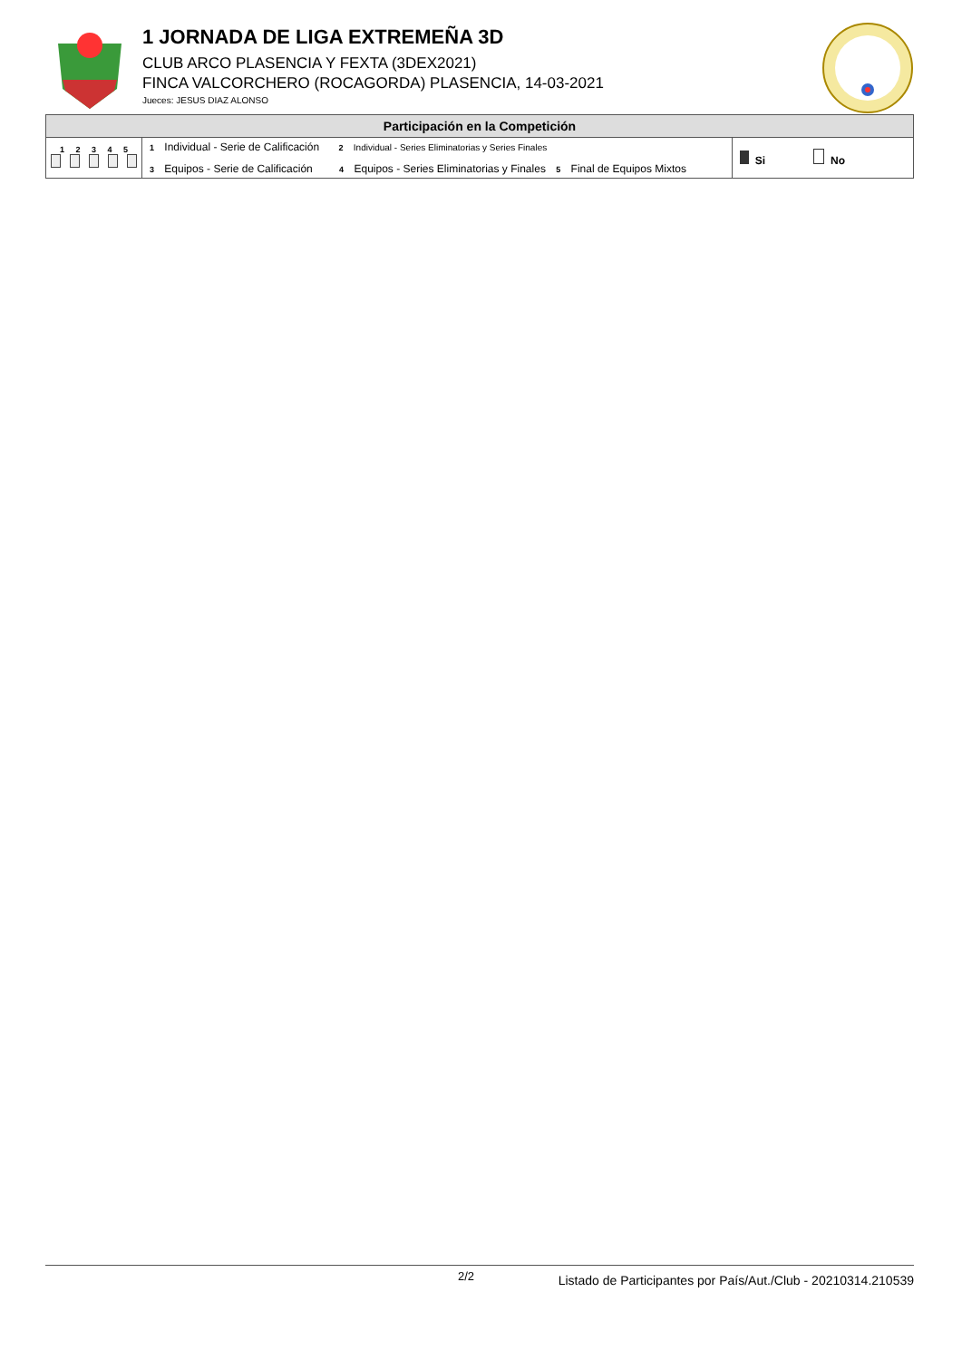1 JORNADA DE LIGA EXTREMEÑA 3D
CLUB ARCO PLASENCIA Y FEXTA (3DEX2021)
FINCA VALCORCHERO (ROCAGORDA) PLASENCIA, 14-03-2021
Jueces: JESUS DIAZ ALONSO
| Participación en la Competición | | |
| --- | --- | --- |
| 1 2 3 4 5 | 1 Individual - Serie de Calificación 2 Individual - Series Eliminatorias y Series Finales 3 Equipos - Serie de Calificación 4 Equipos - Series Eliminatorias y Finales 5 Final de Equipos Mixtos | Si No |
2/2
Listado de Participantes por País/Aut./Club - 20210314.210539